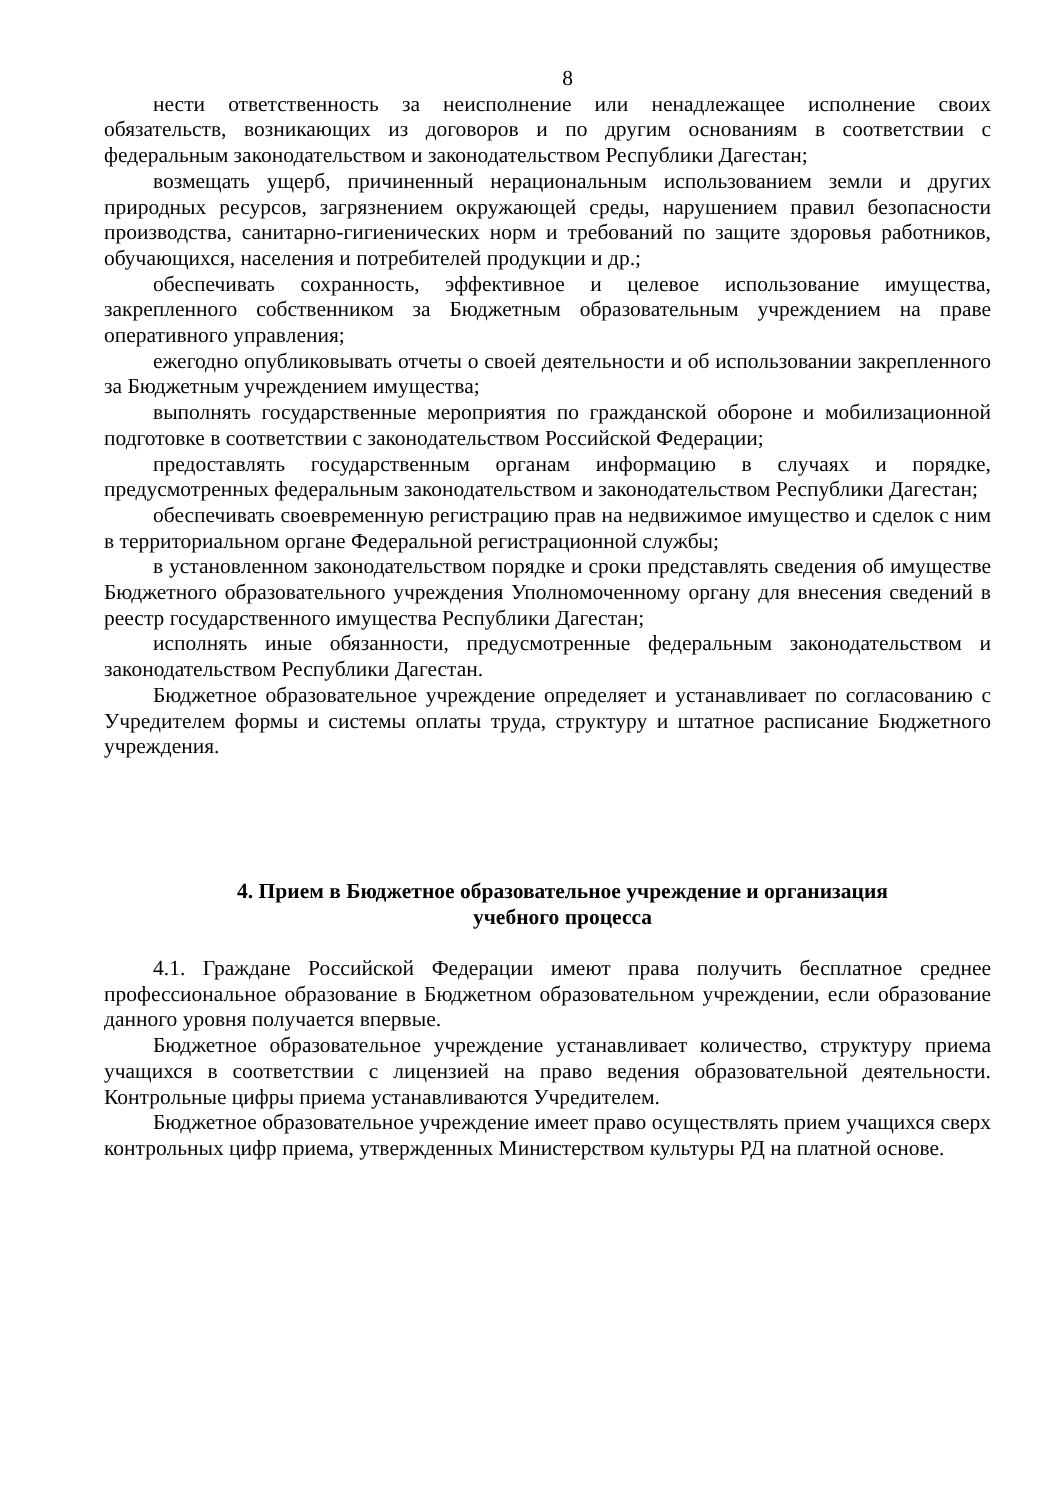8
нести ответственность за неисполнение или ненадлежащее исполнение своих обязательств, возникающих из договоров и по другим основаниям в соответствии с федеральным законодательством и законодательством Республики Дагестан;
возмещать ущерб, причиненный нерациональным использованием земли и других природных ресурсов, загрязнением окружающей среды, нарушением правил безопасности производства, санитарно-гигиенических норм и требований по защите здоровья работников, обучающихся, населения и потребителей продукции и др.;
обеспечивать сохранность, эффективное и целевое использование имущества, закрепленного собственником за Бюджетным образовательным учреждением на праве оперативного управления;
ежегодно опубликовывать отчеты о своей деятельности и об использовании закрепленного за Бюджетным учреждением имущества;
выполнять государственные мероприятия по гражданской обороне и мобилизационной подготовке в соответствии с законодательством Российской Федерации;
предоставлять государственным органам информацию в случаях и порядке, предусмотренных федеральным законодательством и законодательством Республики Дагестан;
обеспечивать своевременную регистрацию прав на недвижимое имущество и сделок с ним в территориальном органе Федеральной регистрационной службы;
в установленном законодательством порядке и сроки представлять сведения об имуществе Бюджетного образовательного учреждения Уполномоченному органу для внесения сведений в реестр государственного имущества Республики Дагестан;
исполнять иные обязанности, предусмотренные федеральным законодательством и законодательством Республики Дагестан.
Бюджетное образовательное учреждение определяет и устанавливает по согласованию с Учредителем формы и системы оплаты труда, структуру и штатное расписание Бюджетного учреждения.
4. Прием в Бюджетное образовательное учреждение и организация
учебного процесса
4.1. Граждане Российской Федерации имеют права получить бесплатное среднее профессиональное образование в Бюджетном образовательном учреждении, если образование данного уровня получается впервые.
Бюджетное образовательное учреждение устанавливает количество, структуру приема учащихся в соответствии с лицензией на право ведения образовательной деятельности. Контрольные цифры приема устанавливаются Учредителем.
Бюджетное образовательное учреждение имеет право осуществлять прием учащихся сверх контрольных цифр приема, утвержденных Министерством культуры РД на платной основе.